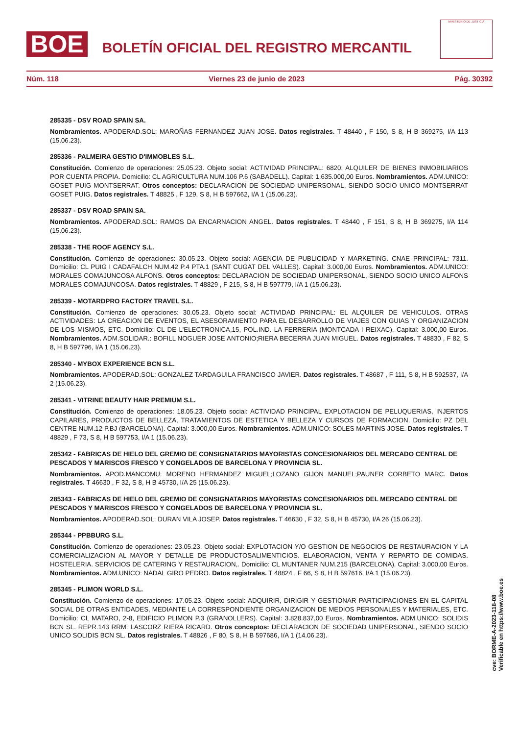BOE
BOLETÍN OFICIAL DEL REGISTRO MERCANTIL
MINISTERIO DE JUSTICIA
Núm. 118 Viernes 23 de junio de 2023 Pág. 30392
285335 - DSV ROAD SPAIN SA.
Nombramientos. APODERAD.SOL: MAROÑAS FERNANDEZ JUAN JOSE. Datos registrales. T 48440 , F 150, S 8, H B 369275, I/A 113 (15.06.23).
285336 - PALMEIRA GESTIO D'IMMOBLES S.L.
Constitución. Comienzo de operaciones: 25.05.23. Objeto social: ACTIVIDAD PRINCIPAL: 6820: ALQUILER DE BIENES INMOBILIARIOS POR CUENTA PROPIA. Domicilio: CL AGRICULTURA NUM.106 P.6 (SABADELL). Capital: 1.635.000,00 Euros. Nombramientos. ADM.UNICO: GOSET PUIG MONTSERRAT. Otros conceptos: DECLARACION DE SOCIEDAD UNIPERSONAL, SIENDO SOCIO UNICO MONTSERRAT GOSET PUIG. Datos registrales. T 48825 , F 129, S 8, H B 597662, I/A 1 (15.06.23).
285337 - DSV ROAD SPAIN SA.
Nombramientos. APODERAD.SOL: RAMOS DA ENCARNACION ANGEL. Datos registrales. T 48440 , F 151, S 8, H B 369275, I/A 114 (15.06.23).
285338 - THE ROOF AGENCY S.L.
Constitución. Comienzo de operaciones: 30.05.23. Objeto social: AGENCIA DE PUBLICIDAD Y MARKETING. CNAE PRINCIPAL: 7311. Domicilio: CL PUIG I CADAFALCH NUM.42 P.4 PTA.1 (SANT CUGAT DEL VALLES). Capital: 3.000,00 Euros. Nombramientos. ADM.UNICO: MORALES COMAJUNCOSA ALFONS. Otros conceptos: DECLARACION DE SOCIEDAD UNIPERSONAL, SIENDO SOCIO UNICO ALFONS MORALES COMAJUNCOSA. Datos registrales. T 48829 , F 215, S 8, H B 597779, I/A 1 (15.06.23).
285339 - MOTARDPRO FACTORY TRAVEL S.L.
Constitución. Comienzo de operaciones: 30.05.23. Objeto social: ACTIVIDAD PRINCIPAL: EL ALQUILER DE VEHICULOS. OTRAS ACTIVIDADES: LA CREACION DE EVENTOS, EL ASESORAMIENTO PARA EL DESARROLLO DE VIAJES CON GUIAS Y ORGANIZACION DE LOS MISMOS, ETC. Domicilio: CL DE L'ELECTRONICA,15, POL.IND. LA FERRERIA (MONTCADA I REIXAC). Capital: 3.000,00 Euros. Nombramientos. ADM.SOLIDAR.: BOFILL NOGUER JOSE ANTONIO;RIERA BECERRA JUAN MIGUEL. Datos registrales. T 48830 , F 82, S 8, H B 597796, I/A 1 (15.06.23).
285340 - MYBOX EXPERIENCE BCN S.L.
Nombramientos. APODERAD.SOL: GONZALEZ TARDAGUILA FRANCISCO JAVIER. Datos registrales. T 48687 , F 111, S 8, H B 592537, I/A 2 (15.06.23).
285341 - VITRINE BEAUTY HAIR PREMIUM S.L.
Constitución. Comienzo de operaciones: 18.05.23. Objeto social: ACTIVIDAD PRINCIPAL EXPLOTACION DE PELUQUERIAS, INJERTOS CAPILARES, PRODUCTOS DE BELLEZA, TRATAMIENTOS DE ESTETICA Y BELLEZA Y CURSOS DE FORMACION. Domicilio: PZ DEL CENTRE NUM.12 P.BJ (BARCELONA). Capital: 3.000,00 Euros. Nombramientos. ADM.UNICO: SOLES MARTINS JOSE. Datos registrales. T 48829 , F 73, S 8, H B 597753, I/A 1 (15.06.23).
285342 - FABRICAS DE HIELO DEL GREMIO DE CONSIGNATARIOS MAYORISTAS CONCESIONARIOS DEL MERCADO CENTRAL DE PESCADOS Y MARISCOS FRESCO Y CONGELADOS DE BARCELONA Y PROVINCIA SL.
Nombramientos. APOD.MANCOMU: MORENO HERMANDEZ MIGUEL;LOZANO GIJON MANUEL;PAUNER CORBETO MARC. Datos registrales. T 46630 , F 32, S 8, H B 45730, I/A 25 (15.06.23).
285343 - FABRICAS DE HIELO DEL GREMIO DE CONSIGNATARIOS MAYORISTAS CONCESIONARIOS DEL MERCADO CENTRAL DE PESCADOS Y MARISCOS FRESCO Y CONGELADOS DE BARCELONA Y PROVINCIA SL.
Nombramientos. APODERAD.SOL: DURAN VILA JOSEP. Datos registrales. T 46630 , F 32, S 8, H B 45730, I/A 26 (15.06.23).
285344 - PPBBURG S.L.
Constitución. Comienzo de operaciones: 23.05.23. Objeto social: EXPLOTACION Y/O GESTION DE NEGOCIOS DE RESTAURACION Y LA COMERCIALIZACION AL MAYOR Y DETALLE DE PRODUCTOSALIMENTICIOS. ELABORACION, VENTA Y REPARTO DE COMIDAS. HOSTELERIA. SERVICIOS DE CATERING Y RESTAURACION,. Domicilio: CL MUNTANER NUM.215 (BARCELONA). Capital: 3.000,00 Euros. Nombramientos. ADM.UNICO: NADAL GIRO PEDRO. Datos registrales. T 48824 , F 66, S 8, H B 597616, I/A 1 (15.06.23).
285345 - PLIMON WORLD S.L.
Constitución. Comienzo de operaciones: 17.05.23. Objeto social: ADQUIRIR, DIRIGIR Y GESTIONAR PARTICIPACIONES EN EL CAPITAL SOCIAL DE OTRAS ENTIDADES, MEDIANTE LA CORRESPONDIENTE ORGANIZACION DE MEDIOS PERSONALES Y MATERIALES, ETC. Domicilio: CL MATARO, 2-8, EDIFICIO PLIMON P.3 (GRANOLLERS). Capital: 3.828.837,00 Euros. Nombramientos. ADM.UNICO: SOLIDIS BCN SL. REPR.143 RRM: LASCORZ RIERA RICARD. Otros conceptos: DECLARACION DE SOCIEDAD UNIPERSONAL, SIENDO SOCIO UNICO SOLIDIS BCN SL. Datos registrales. T 48826 , F 80, S 8, H B 597686, I/A 1 (14.06.23).
cve: BORME-A-2023-118-08
Verificable en https://www.boe.es